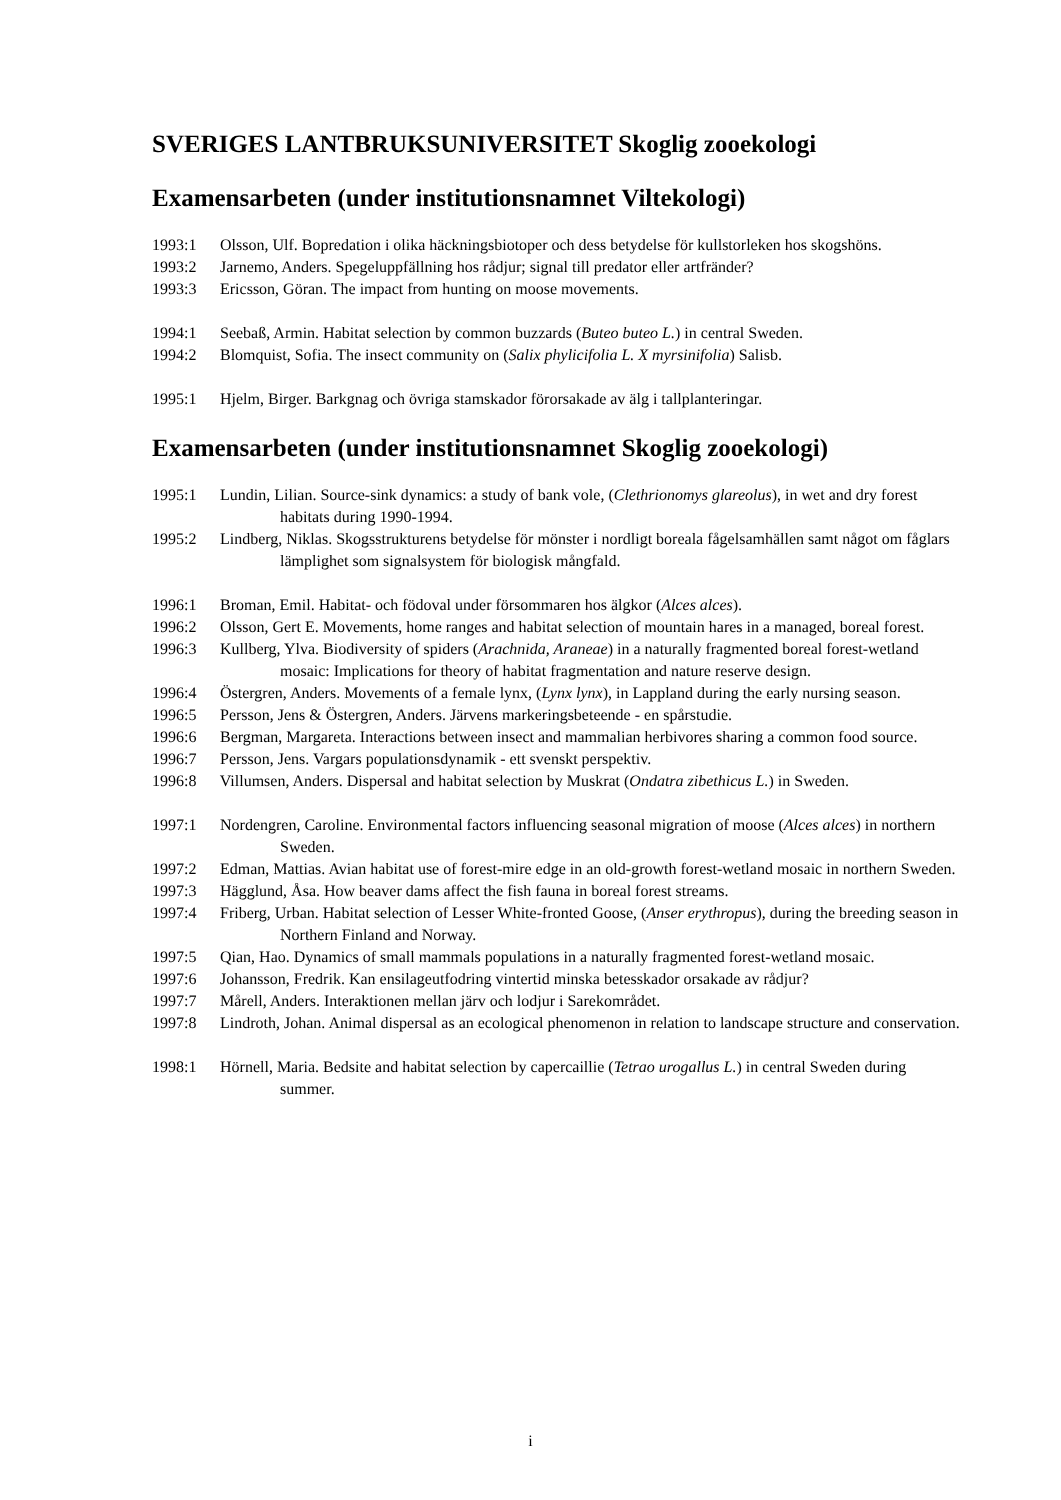SVERIGES LANTBRUKSUNIVERSITET Skoglig zooekologi
Examensarbeten (under institutionsnamnet Viltekologi)
1993:1 Olsson, Ulf. Bopredation i olika häckningsbiotoper och dess betydelse för kullstorleken hos skogshöns.
1993:2 Jarnemo, Anders. Spegeluppfällning hos rådjur; signal till predator eller artfränder?
1993:3 Ericsson, Göran. The impact from hunting on moose movements.
1994:1 Seebaß, Armin. Habitat selection by common buzzards (Buteo buteo L.) in central Sweden.
1994:2 Blomquist, Sofia. The insect community on (Salix phylicifolia L. X myrsinifolia) Salisb.
1995:1 Hjelm, Birger. Barkgnag och övriga stamskador förorsakade av älg i tallplanteringar.
Examensarbeten (under institutionsnamnet Skoglig zooekologi)
1995:1 Lundin, Lilian. Source-sink dynamics: a study of bank vole, (Clethrionomys glareolus), in wet and dry forest habitats during 1990-1994.
1995:2 Lindberg, Niklas. Skogsstrukturens betydelse för mönster i nordligt boreala fågelsamhällen samt något om fåglars lämplighet som signalsystem för biologisk mångfald.
1996:1 Broman, Emil. Habitat- och födoval under försommaren hos älgkor (Alces alces).
1996:2 Olsson, Gert E. Movements, home ranges and habitat selection of mountain hares in a managed, boreal forest.
1996:3 Kullberg, Ylva. Biodiversity of spiders (Arachnida, Araneae) in a naturally fragmented boreal forest-wetland mosaic: Implications for theory of habitat fragmentation and nature reserve design.
1996:4 Östergren, Anders. Movements of a female lynx, (Lynx lynx), in Lappland during the early nursing season.
1996:5 Persson, Jens & Östergren, Anders. Järvens markeringsbeteende - en spårstudie.
1996:6 Bergman, Margareta. Interactions between insect and mammalian herbivores sharing a common food source.
1996:7 Persson, Jens. Vargars populationsdynamik - ett svenskt perspektiv.
1996:8 Villumsen, Anders. Dispersal and habitat selection by Muskrat (Ondatra zibethicus L.) in Sweden.
1997:1 Nordengren, Caroline. Environmental factors influencing seasonal migration of moose (Alces alces) in northern Sweden.
1997:2 Edman, Mattias. Avian habitat use of forest-mire edge in an old-growth forest-wetland mosaic in northern Sweden.
1997:3 Hägglund, Åsa. How beaver dams affect the fish fauna in boreal forest streams.
1997:4 Friberg, Urban. Habitat selection of Lesser White-fronted Goose, (Anser erythropus), during the breeding season in Northern Finland and Norway.
1997:5 Qian, Hao. Dynamics of small mammals populations in a naturally fragmented forest-wetland mosaic.
1997:6 Johansson, Fredrik. Kan ensilageutfodring vintertid minska betesskador orsakade av rådjur?
1997:7 Mårell, Anders. Interaktionen mellan järv och lodjur i Sarekområdet.
1997:8 Lindroth, Johan. Animal dispersal as an ecological phenomenon in relation to landscape structure and conservation.
1998:1 Hörnell, Maria. Bedsite and habitat selection by capercaillie (Tetrao urogallus L.) in central Sweden during summer.
i